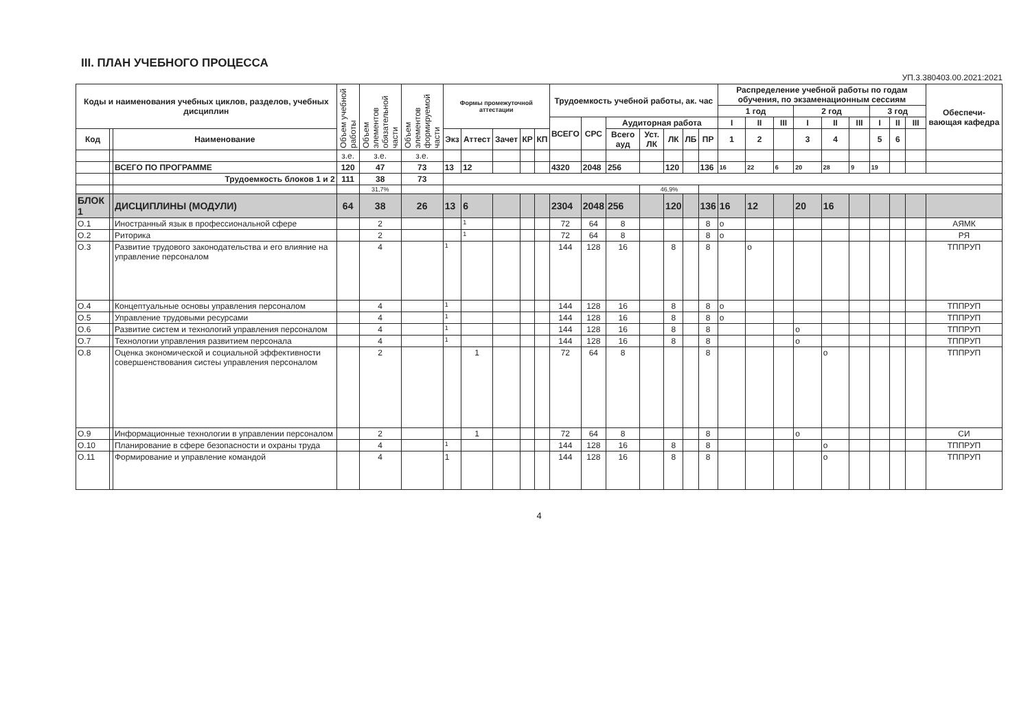III. ПЛАН УЧЕБНОГО ПРОЦЕССА
УП.3.380403.00.2021:2021
| Коды и наименования учебных циклов, разделов, учебных дисциплин | | | Объем учебной работы | Объем элементов обязательной части | Объем элементов формируемой части | Формы промежуточной аттестации | | | | | Трудоемкость учебной работы, ак. час | | | | | | | Распределение учебной работы по годам обучения, по экзаменационным сессиям | | | | | | | | | Обеспечи-вающая кафедра |
| --- | --- | --- | --- | --- | --- | --- | --- | --- | --- | --- | --- | --- | --- | --- | --- | --- | --- | --- | --- | --- | --- | --- | --- | --- | --- | --- | --- |
| | | | | | | | | | | | | | | | | | | 1 год | | | 2 год | | | 3 год | | | |
| | | | | | | | | | | | ВСЕГО | СРС | Аудиторная работа | | | | | I | II | III | I | II | III | I | II | III | |
| Код | | Наименование | | | | | | | | | | | Всего ауд | Уст. ЛК | ЛК | ЛБ | ПР | 1 | 2 | | 3 | 4 | | 5 | 6 | | |
| | | | | | | Экз | Аттест | Зачет | КР | КП | | | | | | | | | | | | | | | | | |
| | | | з.е. | з.е. | з.е. | | | | | | | | | | | | | | | | | | | | | | |
| | | ВСЕГО ПО ПРОГРАММЕ | 120 | 47 | 73 | 13 | 12 | | | | 4320 | 2048 | 256 | | 120 | | 136 | 16 | 22 | 6 | 20 | 28 | 9 | 19 | | | |
| | | Трудоемкость блоков 1 и 2 | 111 | 38 | 73 | | | | | | | | | | | | | | | | | | | | | | |
| | | | | 31,7% | | | | | | | | | | 46,9% | | | | | | | | | | | | | |
| БЛОК 1 | | ДИСЦИПЛИНЫ (МОДУЛИ) | 64 | 38 | 26 | 13 | 6 | | | | 2304 | 2048 | 256 | | 120 | | 136 | 16 | 12 | | 20 | 16 | | | | | |
| О.1 | | Иностранный язык в профессиональной сфере | | 2 | | | 1 | | | | 72 | 64 | 8 | | | | 8 | о | | | | | | | | | АЯМК |
| О.2 | | Риторика | | 2 | | | 1 | | | | 72 | 64 | 8 | | | | 8 | о | | | | | | | | | РЯ |
| О.3 | | Развитие трудового законодательства и его влияние на управление персоналом | | 4 | | 1 | | | | | 144 | 128 | 16 | | 8 | | 8 | | о | | | | | | | | ТППРУП |
| О.4 | | Концептуальные основы управления персоналом | | 4 | | 1 | | | | | 144 | 128 | 16 | | 8 | | 8 | о | | | | | | | | | ТППРУП |
| О.5 | | Управление трудовыми ресурсами | | 4 | | 1 | | | | | 144 | 128 | 16 | | 8 | | 8 | о | | | | | | | | | ТППРУП |
| О.6 | | Развитие систем и технологий управления персоналом | | 4 | | 1 | | | | | 144 | 128 | 16 | | 8 | | 8 | | | | о | | | | | | ТППРУП |
| О.7 | | Технологии управления развитием персонала | | 4 | | 1 | | | | | 144 | 128 | 16 | | 8 | | 8 | | | | о | | | | | | ТППРУП |
| О.8 | | Оценка экономической и социальной эффективности совершенствования систеы управления персоналом | | 2 | | | 1 | | | | 72 | 64 | 8 | | | | 8 | | | | | о | | | | | ТППРУП |
| О.9 | | Информационные технологии в управлении персоналом | | 2 | | | 1 | | | | 72 | 64 | 8 | | | | 8 | | | | о | | | | | | СИ |
| О.10 | | Планирование в сфере безопасности и охраны труда | | 4 | | 1 | | | | | 144 | 128 | 16 | | 8 | | 8 | | | | | о | | | | | ТППРУП |
| О.11 | | Формирование и управление командой | | 4 | | 1 | | | | | 144 | 128 | 16 | | 8 | | 8 | | | | | о | | | | | ТППРУП |
4